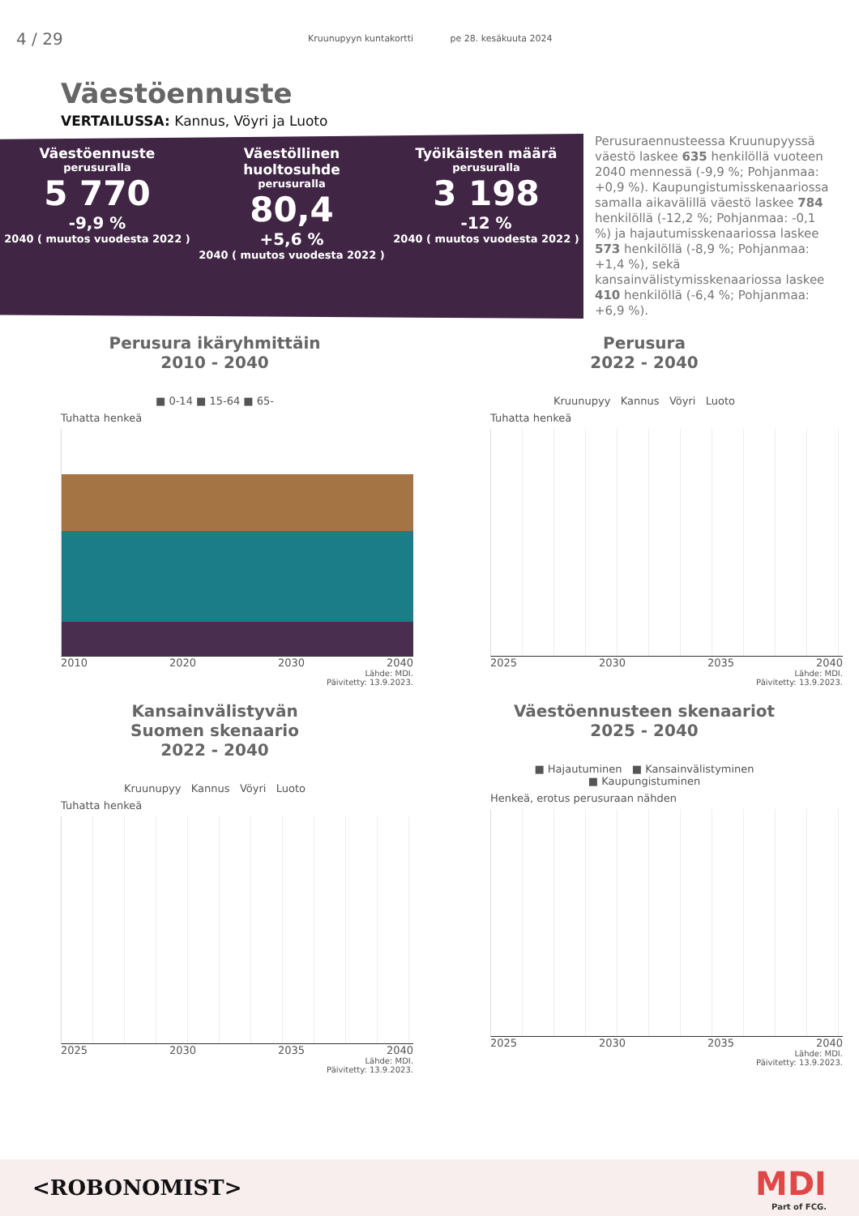4 / 29
Kruunupyyn kuntakortti pe 28. kesäkuuta 2024
Väestöennuste
VERTAILUSSA: Kannus, Vöyri ja Luoto
Väestöennuste
perusuralla
5 770
-9,9 %
2040 ( muutos vuodesta 2022 )
Väestöllinen huoltosuhde
perusuralla
80,4
+5,6 %
2040 ( muutos vuodesta 2022 )
Työikäisten määrä
perusuralla
3 198
-12 %
2040 ( muutos vuodesta 2022 )
Perusuraennusteessa Kruunupyyssä väestö laskee 635 henkilöllä vuoteen 2040 mennessä (-9,9 %; Pohjanmaa: +0,9 %). Kaupungistumisskenaariossa samalla aikavälillä väestö laskee 784 henkilöllä (-12,2 %; Pohjanmaa: -0,1 %) ja hajautumisskenaariossa laskee 573 henkilöllä (-8,9 %; Pohjanmaa: +1,4 %), sekä kansainvälistymisskenaariossa laskee 410 henkilöllä (-6,4 %; Pohjanmaa: +6,9 %).
Perusura ikäryhmittäin
2010 - 2040
■ 0-14 ■ 15-64 ■ 65-
Tuhatta henkeä
2010 2020 2030 2040
Lähde: MDI.
Päivitetty: 13.9.2023.
Perusura
2022 - 2040
Kruunupyy Kannus Vöyri Luoto
Tuhatta henkeä
2025 2030 2035 2040
Lähde: MDI.
Päivitetty: 13.9.2023.
Kansainvälistyvän
Suomen skenaario
2022 - 2040
Kruunupyy Kannus Vöyri Luoto
Tuhatta henkeä
2025 2030 2035 2040
Lähde: MDI.
Päivitetty: 13.9.2023.
Väestöennusteen skenaariot
2025 - 2040
■ Hajautuminen ■ Kansainvälistyminen
■ Kaupungistuminen
Henkeä, erotus perusuraan nähden
2025 2030 2035 2040
Lähde: MDI.
Päivitetty: 13.9.2023.
<ROBONOMIST>
MDI
Part of FCG.